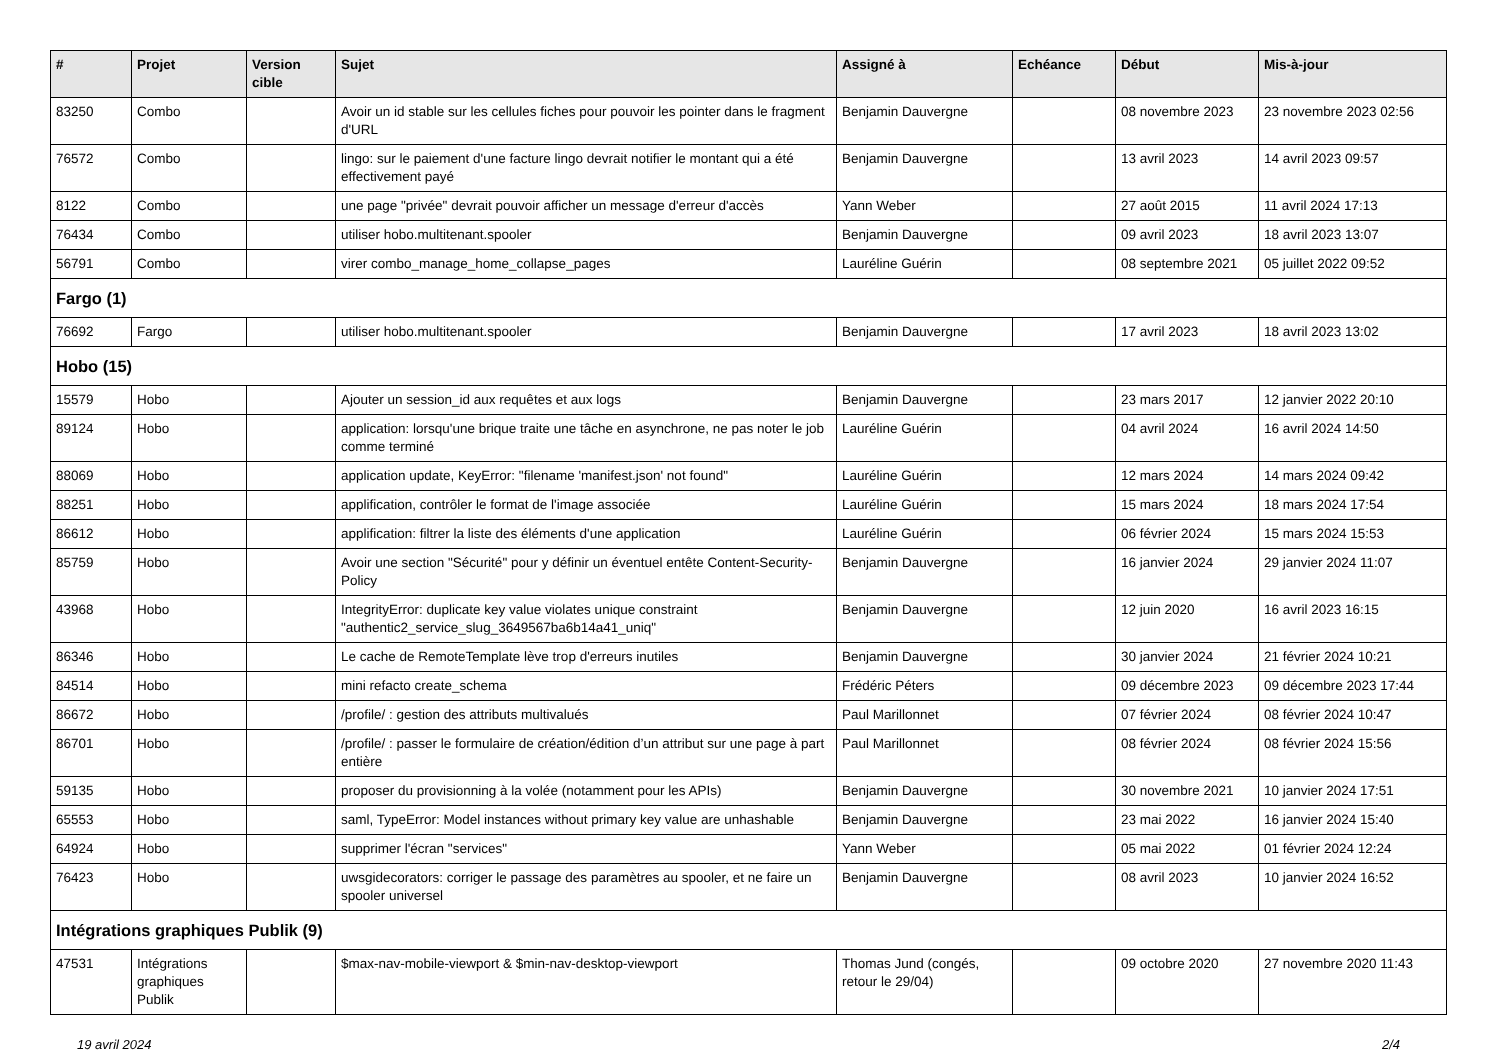| # | Projet | Version cible | Sujet | Assigné à | Echéance | Début | Mis-à-jour |
| --- | --- | --- | --- | --- | --- | --- | --- |
| 83250 | Combo | | Avoir un id stable sur les cellules fiches pour pouvoir les pointer dans le fragment d'URL | Benjamin Dauvergne | | 08 novembre 2023 | 23 novembre 2023 02:56 |
| 76572 | Combo | | lingo: sur le paiement d'une facture lingo devrait notifier le montant qui a été effectivement payé | Benjamin Dauvergne | | 13 avril 2023 | 14 avril 2023 09:57 |
| 8122 | Combo | | une page "privée" devrait pouvoir afficher un message d'erreur d'accès | Yann Weber | | 27 août 2015 | 11 avril 2024 17:13 |
| 76434 | Combo | | utiliser hobo.multitenant.spooler | Benjamin Dauvergne | | 09 avril 2023 | 18 avril 2023 13:07 |
| 56791 | Combo | | virer combo_manage_home_collapse_pages | Lauréline Guérin | | 08 septembre 2021 | 05 juillet 2022 09:52 |
| Fargo (1) | | | | | | | |
| 76692 | Fargo | | utiliser hobo.multitenant.spooler | Benjamin Dauvergne | | 17 avril 2023 | 18 avril 2023 13:02 |
| Hobo (15) | | | | | | | |
| 15579 | Hobo | | Ajouter un session_id aux requêtes et aux logs | Benjamin Dauvergne | | 23 mars 2017 | 12 janvier 2022 20:10 |
| 89124 | Hobo | | application: lorsqu'une brique traite une tâche en asynchrone, ne pas noter le job comme terminé | Lauréline Guérin | | 04 avril 2024 | 16 avril 2024 14:50 |
| 88069 | Hobo | | application update, KeyError: "filename 'manifest.json' not found" | Lauréline Guérin | | 12 mars 2024 | 14 mars 2024 09:42 |
| 88251 | Hobo | | applification, contrôler le format de l'image associée | Lauréline Guérin | | 15 mars 2024 | 18 mars 2024 17:54 |
| 86612 | Hobo | | applification: filtrer la liste des éléments d'une application | Lauréline Guérin | | 06 février 2024 | 15 mars 2024 15:53 |
| 85759 | Hobo | | Avoir une section "Sécurité" pour y définir un éventuel entête Content-Security-Policy | Benjamin Dauvergne | | 16 janvier 2024 | 29 janvier 2024 11:07 |
| 43968 | Hobo | | IntegrityError: duplicate key value violates unique constraint "authentic2_service_slug_3649567ba6b14a41_uniq" | Benjamin Dauvergne | | 12 juin 2020 | 16 avril 2023 16:15 |
| 86346 | Hobo | | Le cache de RemoteTemplate lève trop d'erreurs inutiles | Benjamin Dauvergne | | 30 janvier 2024 | 21 février 2024 10:21 |
| 84514 | Hobo | | mini refacto create_schema | Frédéric Péters | | 09 décembre 2023 | 09 décembre 2023 17:44 |
| 86672 | Hobo | | /profile/ : gestion des attributs multivalués | Paul Marillonnet | | 07 février 2024 | 08 février 2024 10:47 |
| 86701 | Hobo | | /profile/ : passer le formulaire de création/édition d’un attribut sur une page à part entière | Paul Marillonnet | | 08 février 2024 | 08 février 2024 15:56 |
| 59135 | Hobo | | proposer du provisionning à la volée (notamment pour les APIs) | Benjamin Dauvergne | | 30 novembre 2021 | 10 janvier 2024 17:51 |
| 65553 | Hobo | | saml, TypeError: Model instances without primary key value are unhashable | Benjamin Dauvergne | | 23 mai 2022 | 16 janvier 2024 15:40 |
| 64924 | Hobo | | supprimer l'écran "services" | Yann Weber | | 05 mai 2022 | 01 février 2024 12:24 |
| 76423 | Hobo | | uwsgidecorators: corriger le passage des paramètres au spooler, et ne faire un spooler universel | Benjamin Dauvergne | | 08 avril 2023 | 10 janvier 2024 16:52 |
| Intégrations graphiques Publik (9) | | | | | | | |
| 47531 | Intégrations graphiques Publik | | $max-nav-mobile-viewport & $min-nav-desktop-viewport | Thomas Jund (congés, retour le 29/04) | | 09 octobre 2020 | 27 novembre 2020 11:43 |
19 avril 2024 2/4